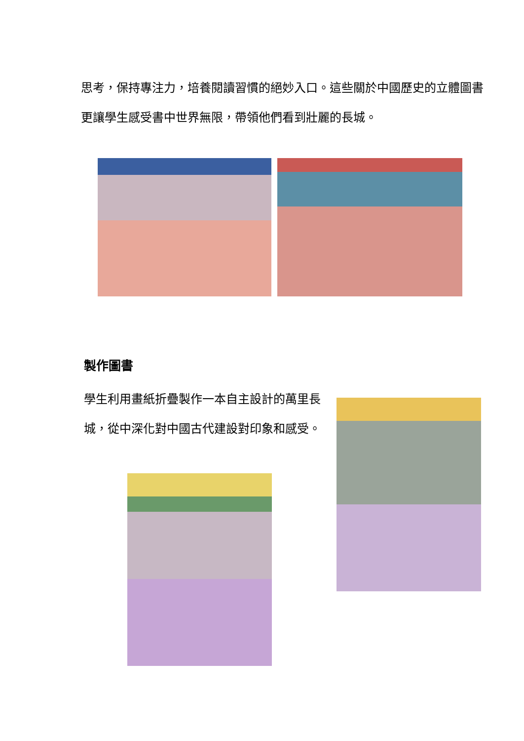思考，保持專注力，培養閱讀習慣的絕妙入口。這些關於中國歷史的立體圖書更讓學生感受書中世界無限，帶領他們看到壯麗的長城。
製作圖書
學生利用畫紙折疊製作一本自主設計的萬里長城，從中深化對中國古代建設對印象和感受。